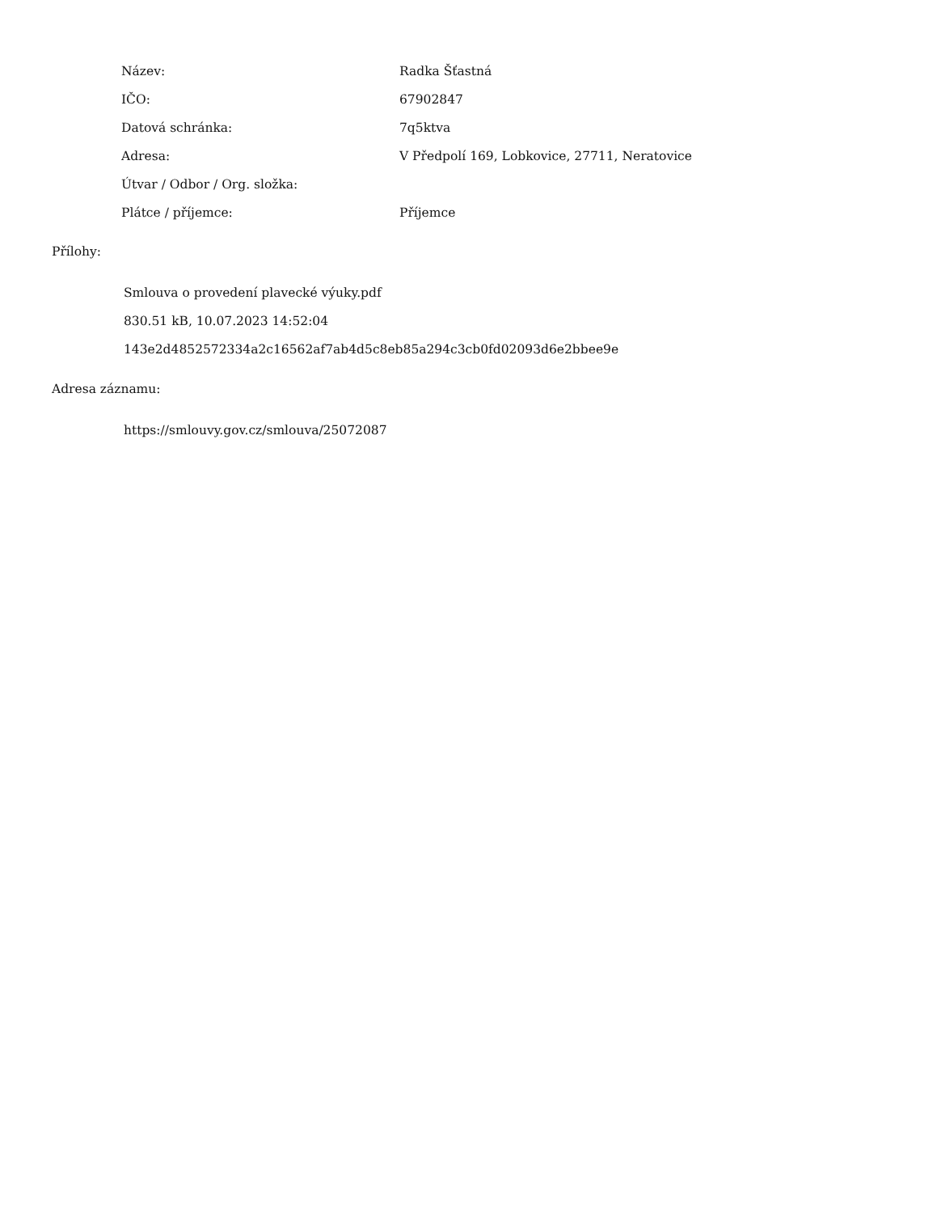| Název: | Radka Šťastná |
| IČO: | 67902847 |
| Datová schránka: | 7q5ktva |
| Adresa: | V Předpolí 169, Lobkovice, 27711, Neratovice |
| Útvar / Odbor / Org. složka: | |
| Plátce / příjemce: | Příjemce |
Přílohy:
Smlouva o provedení plavecké výuky.pdf
830.51 kB, 10.07.2023 14:52:04
143e2d4852572334a2c16562af7ab4d5c8eb85a294c3cb0fd02093d6e2bbee9e
Adresa záznamu:
https://smlouvy.gov.cz/smlouva/25072087